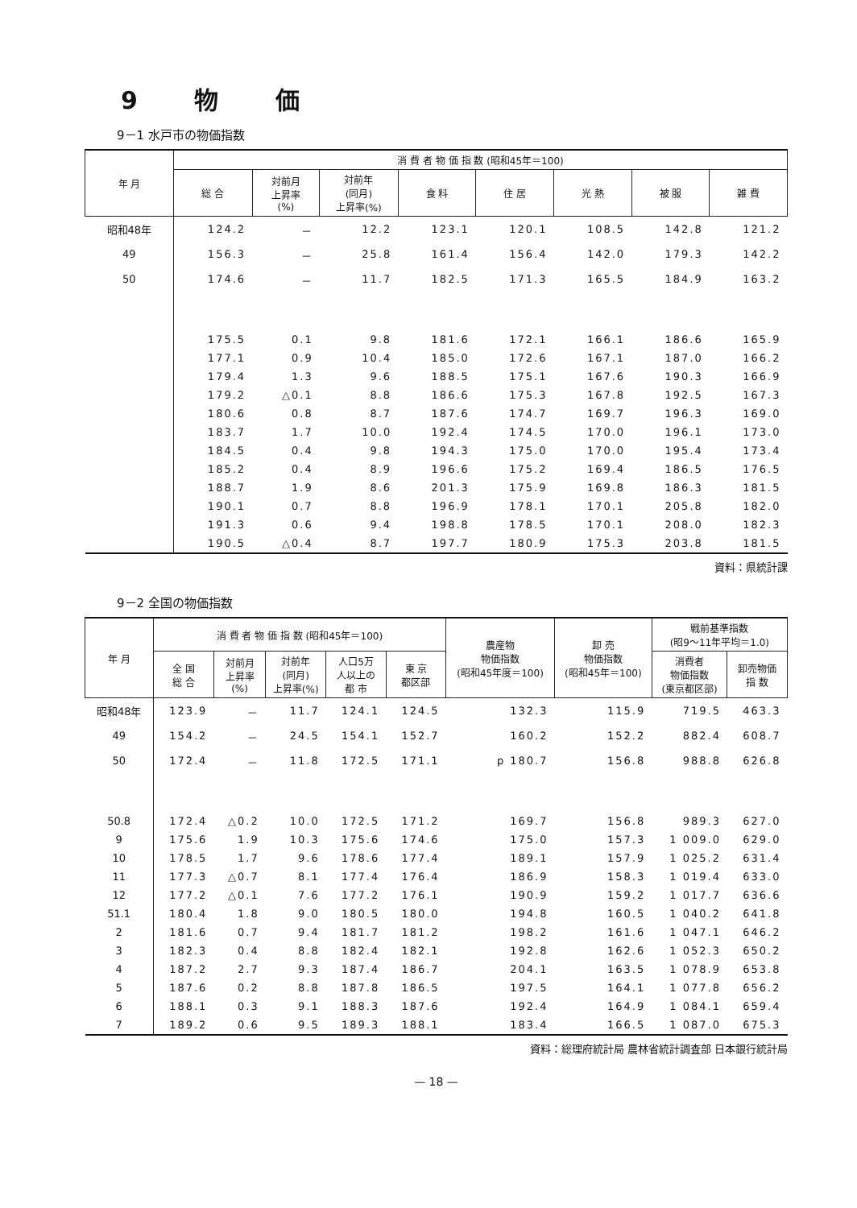9 物 価
9－1 水戸市の物価指数
| 年 月 | 消 費 者 物 価 指 数 (昭和45年＝100) | | | | | | | |
| --- | --- | --- | --- | --- | --- | --- | --- | --- |
| | 総 合 | 対前月 上昇率 (%) | 対前年 (同月) 上昇率(%) | 食 料 | 住 居 | 光 熱 | 被 服 | 雑 費 |
| 昭和48年 | 124.2 | － | 12.2 | 123.1 | 120.1 | 108.5 | 142.8 | 121.2 |
| 49 | 156.3 | － | 25.8 | 161.4 | 156.4 | 142.0 | 179.3 | 142.2 |
| 50 | 174.6 | － | 11.7 | 182.5 | 171.3 | 165.5 | 184.9 | 163.2 |
| | 175.5 | 0.1 | 9.8 | 181.6 | 172.1 | 166.1 | 186.6 | 165.9 |
| | 177.1 | 0.9 | 10.4 | 185.0 | 172.6 | 167.1 | 187.0 | 166.2 |
| | 179.4 | 1.3 | 9.6 | 188.5 | 175.1 | 167.6 | 190.3 | 166.9 |
| | 179.2 | △0.1 | 8.8 | 186.6 | 175.3 | 167.8 | 192.5 | 167.3 |
| | 180.6 | 0.8 | 8.7 | 187.6 | 174.7 | 169.7 | 196.3 | 169.0 |
| | 183.7 | 1.7 | 10.0 | 192.4 | 174.5 | 170.0 | 196.1 | 173.0 |
| | 184.5 | 0.4 | 9.8 | 194.3 | 175.0 | 170.0 | 195.4 | 173.4 |
| | 185.2 | 0.4 | 8.9 | 196.6 | 175.2 | 169.4 | 186.5 | 176.5 |
| | 188.7 | 1.9 | 8.6 | 201.3 | 175.9 | 169.8 | 186.3 | 181.5 |
| | 190.1 | 0.7 | 8.8 | 196.9 | 178.1 | 170.1 | 205.8 | 182.0 |
| | 191.3 | 0.6 | 9.4 | 198.8 | 178.5 | 170.1 | 208.0 | 182.3 |
| | 190.5 | △0.4 | 8.7 | 197.7 | 180.9 | 175.3 | 203.8 | 181.5 |
資料：県統計課
9－2 全国の物価指数
| 年 月 | 消 費 者 物 価 指 数 (昭和45年＝100) | | | | | 農産物 物価指数 (昭和45年度＝100) | 卸 売 物価指数 (昭和45年＝100) | 戦前基準指数 (昭9～11年平均＝1.0) | |
| --- | --- | --- | --- | --- | --- | --- | --- | --- | --- |
| | 全 国 総 合 | 対前月 上昇率 (%) | 対前年 (同月) 上昇率(%) | 人口5万 人以上の 都 市 | 東 京 都区部 | | | 消費者 物価指数 (東京都区部) | 卸売物価 指 数 |
| 昭和48年 | 123.9 | － | 11.7 | 124.1 | 124.5 | 132.3 | 115.9 | 719.5 | 463.3 |
| 49 | 154.2 | － | 24.5 | 154.1 | 152.7 | 160.2 | 152.2 | 882.4 | 608.7 |
| 50 | 172.4 | － | 11.8 | 172.5 | 171.1 | p 180.7 | 156.8 | 988.8 | 626.8 |
| 50.8 | 172.4 | △0.2 | 10.0 | 172.5 | 171.2 | 169.7 | 156.8 | 989.3 | 627.0 |
| 9 | 175.6 | 1.9 | 10.3 | 175.6 | 174.6 | 175.0 | 157.3 | 1 009.0 | 629.0 |
| 10 | 178.5 | 1.7 | 9.6 | 178.6 | 177.4 | 189.1 | 157.9 | 1 025.2 | 631.4 |
| 11 | 177.3 | △0.7 | 8.1 | 177.4 | 176.4 | 186.9 | 158.3 | 1 019.4 | 633.0 |
| 12 | 177.2 | △0.1 | 7.6 | 177.2 | 176.1 | 190.9 | 159.2 | 1 017.7 | 636.6 |
| 51.1 | 180.4 | 1.8 | 9.0 | 180.5 | 180.0 | 194.8 | 160.5 | 1 040.2 | 641.8 |
| 2 | 181.6 | 0.7 | 9.4 | 181.7 | 181.2 | 198.2 | 161.6 | 1 047.1 | 646.2 |
| 3 | 182.3 | 0.4 | 8.8 | 182.4 | 182.1 | 192.8 | 162.6 | 1 052.3 | 650.2 |
| 4 | 187.2 | 2.7 | 9.3 | 187.4 | 186.7 | 204.1 | 163.5 | 1 078.9 | 653.8 |
| 5 | 187.6 | 0.2 | 8.8 | 187.8 | 186.5 | 197.5 | 164.1 | 1 077.8 | 656.2 |
| 6 | 188.1 | 0.3 | 9.1 | 188.3 | 187.6 | 192.4 | 164.9 | 1 084.1 | 659.4 |
| 7 | 189.2 | 0.6 | 9.5 | 189.3 | 188.1 | 183.4 | 166.5 | 1 087.0 | 675.3 |
資料：総理府統計局 農林省統計調査部 日本銀行統計局
— 18 —